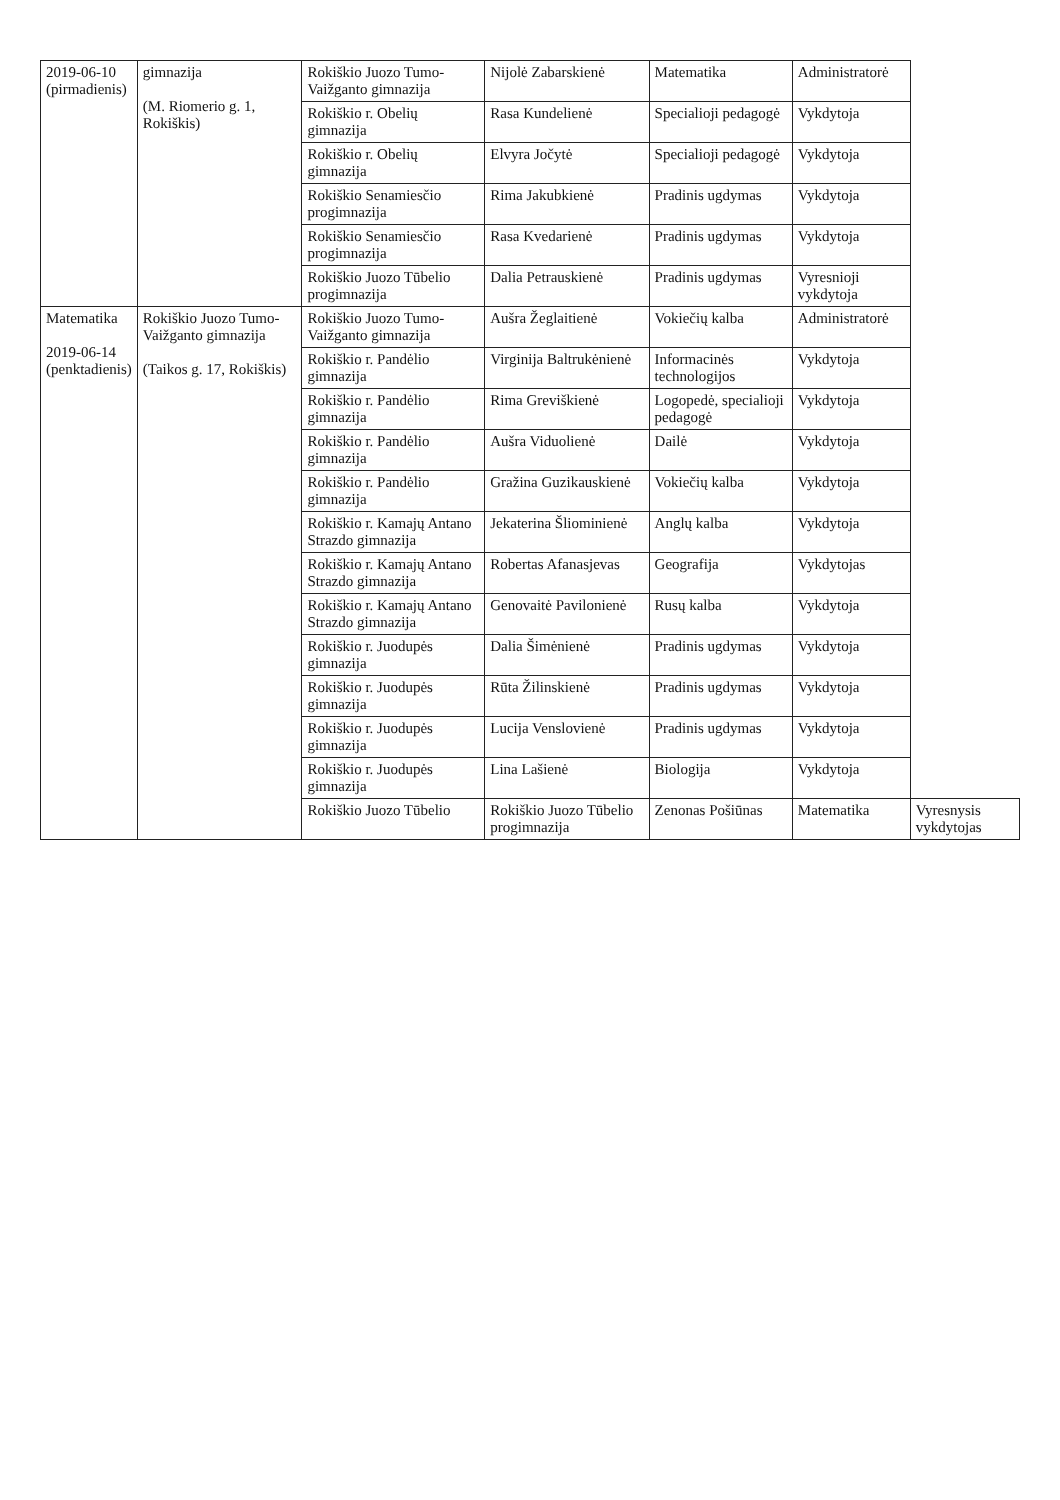| 2019-06-10 (pirmadienis) | gimnazija (M. Riomerio g. 1, Rokiškis) | Rokiškio Juozo Tumo-Vaižganto gimnazija | Nijolė Zabarskienė | Matematika | Administratorė | |
| | | Rokiškio r. Obelių gimnazija | Rasa Kundelienė | Specialioji pedagogė | Vykdytoja | |
| | | Rokiškio r. Obelių gimnazija | Elvyra Jočytė | Specialioji pedagogė | Vykdytoja | |
| | | Rokiškio Senamiesčio progimnazija | Rima Jakubkienė | Pradinis ugdymas | Vykdytoja | |
| | | Rokiškio Senamiesčio progimnazija | Rasa Kvedarienė | Pradinis ugdymas | Vykdytoja | |
| | | Rokiškio Juozo Tūbelio progimnazija | Dalia Petrauskienė | Pradinis ugdymas | Vyresnioji vykdytoja | |
| Matematika 2019-06-14 (penktadienis) | Rokiškio Juozo Tumo-Vaižganto gimnazija (Taikos g. 17, Rokiškis) | Rokiškio Juozo Tumo-Vaižganto gimnazija | Aušra Žeglaitienė | Vokiečių kalba | Administratorė | |
| | | Rokiškio r. Pandėlio gimnazija | Virginija Baltrukėnienė | Informacinės technologijos | Vykdytoja | |
| | | Rokiškio r. Pandėlio gimnazija | Rima Greviškienė | Logopedė, specialioji pedagogė | Vykdytoja | |
| | | Rokiškio r. Pandėlio gimnazija | Aušra Viduolienė | Dailė | Vykdytoja | |
| | | Rokiškio r. Pandėlio gimnazija | Gražina Guzikauskienė | Vokiečių kalba | Vykdytoja | |
| | | Rokiškio r. Kamajų Antano Strazdo gimnazija | Jekaterina Šliominienė | Anglų kalba | Vykdytoja | |
| | | Rokiškio r. Kamajų Antano Strazdo gimnazija | Robertas Afanasjevas | Geografija | Vykdytojas | |
| | | Rokiškio r. Kamajų Antano Strazdo gimnazija | Genovaitė Pavilonienė | Rusų kalba | Vykdytoja | |
| | | Rokiškio r. Juodupės gimnazija | Dalia Šimėnienė | Pradinis ugdymas | Vykdytoja | |
| | | Rokiškio r. Juodupės gimnazija | Rūta Žilinskienė | Pradinis ugdymas | Vykdytoja | |
| | | Rokiškio r. Juodupės gimnazija | Lucija Venslovienė | Pradinis ugdymas | Vykdytoja | |
| | | Rokiškio r. Juodupės gimnazija | Lina Lašienė | Biologija | Vykdytoja | |
| | | Rokiškio Juozo Tūbelio | Rokiškio Juozo Tūbelio progimnazija | Zenonas Pošiūnas | Matematika | Vyresnysis vykdytojas |